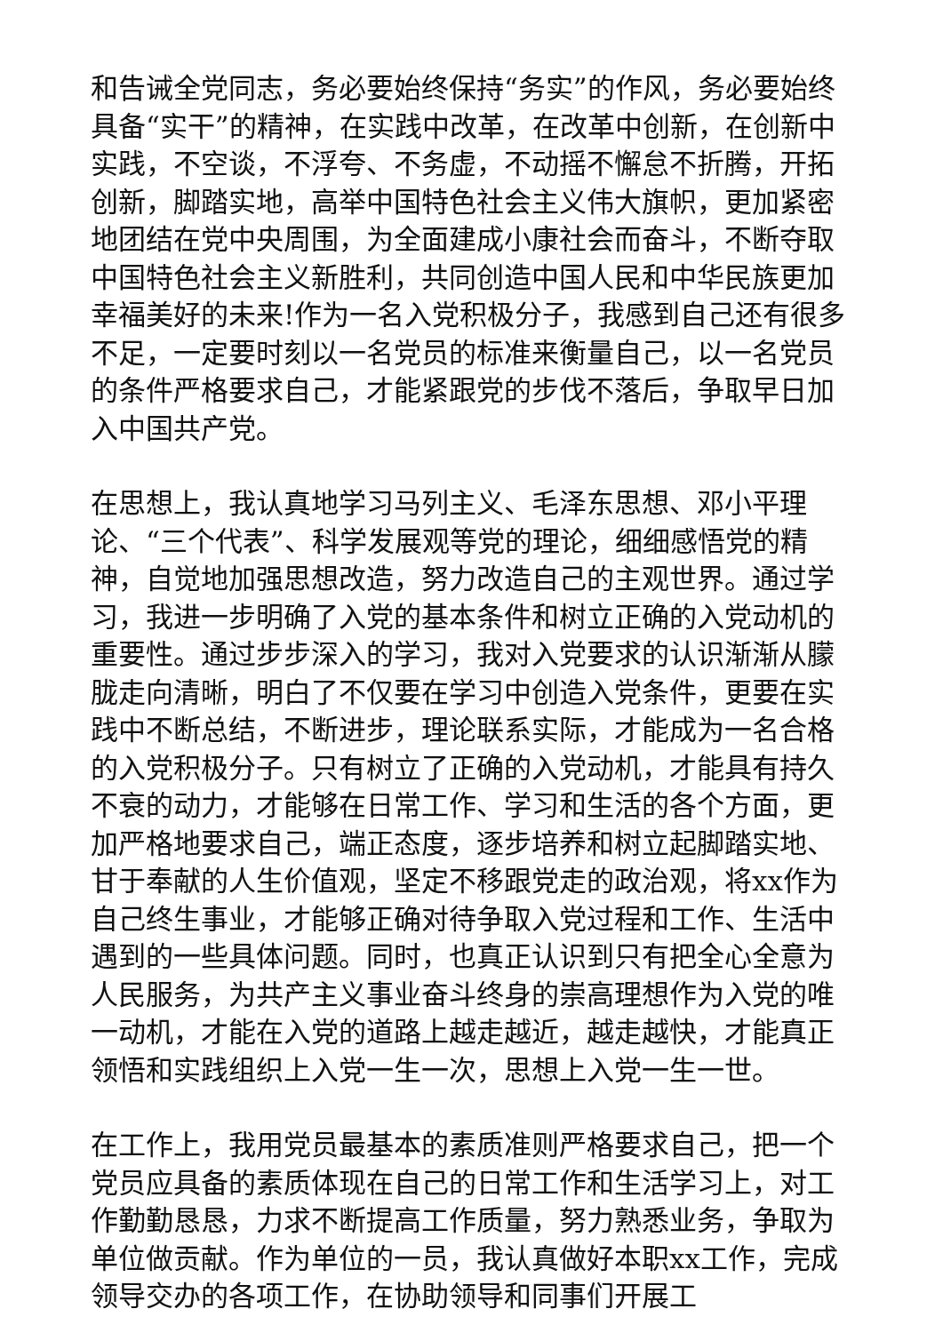和告诫全党同志，务必要始终保持“务实”的作风，务必要始终具备“实干”的精神，在实践中改革，在改革中创新，在创新中实践，不空谈，不浮夸、不务虚，不动摇不懈怠不折腾，开拓创新，脚踏实地，高举中国特色社会主义伟大旗帜，更加紧密地团结在党中央周围，为全面建成小康社会而奋斗，不断夺取中国特色社会主义新胜利，共同创造中国人民和中华民族更加幸福美好的未来!作为一名入党积极分子，我感到自己还有很多不足，一定要时刻以一名党员的标准来衡量自己，以一名党员的条件严格要求自己，才能紧跟党的步伐不落后，争取早日加入中国共产党。
在思想上，我认真地学习马列主义、毛泽东思想、邓小平理论、“三个代表”、科学发展观等党的理论，细细感悟党的精神，自觉地加强思想改造，努力改造自己的主观世界。通过学习，我进一步明确了入党的基本条件和树立正确的入党动机的重要性。通过步步深入的学习，我对入党要求的认识渐渐从朦胧走向清晰，明白了不仅要在学习中创造入党条件，更要在实践中不断总结，不断进步，理论联系实际，才能成为一名合格的入党积极分子。只有树立了正确的入党动机，才能具有持久不衰的动力，才能够在日常工作、学习和生活的各个方面，更加严格地要求自己，端正态度，逐步培养和树立起脚踏实地、甘于奉献的人生价值观，坚定不移跟党走的政治观，将xx作为自己终生事业，才能够正确对待争取入党过程和工作、生活中遇到的一些具体问题。同时，也真正认识到只有把全心全意为人民服务，为共产主义事业奋斗终身的崇高理想作为入党的唯一动机，才能在入党的道路上越走越近，越走越快，才能真正领悟和实践组织上入党一生一次，思想上入党一生一世。
在工作上，我用党员最基本的素质准则严格要求自己，把一个党员应具备的素质体现在自己的日常工作和生活学习上，对工作勤勤恳恳，力求不断提高工作质量，努力熟悉业务，争取为单位做贡献。作为单位的一员，我认真做好本职xx工作，完成领导交办的各项工作，在协助领导和同事们开展工